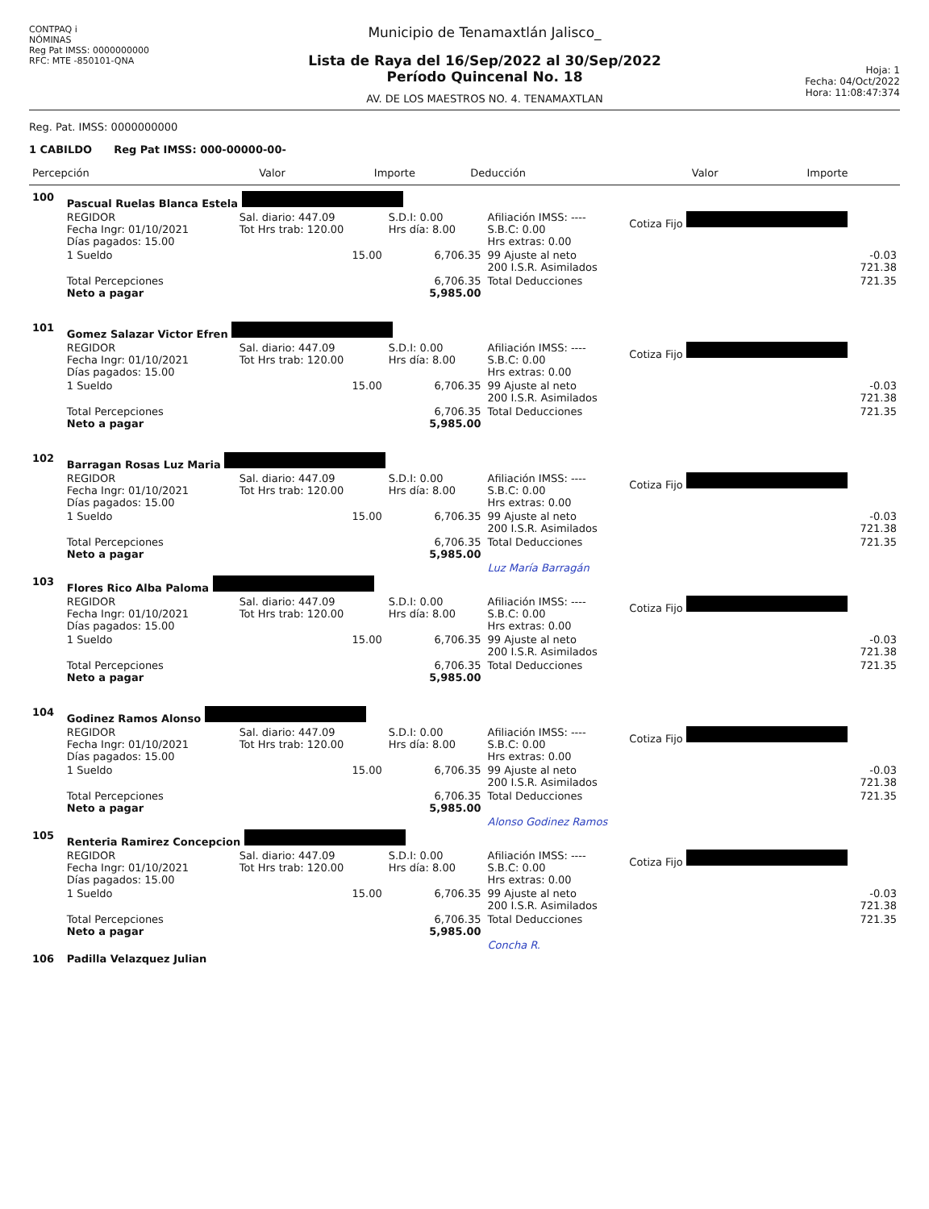CONTPAQ i
NÓMINAS
Reg Pat IMSS: 0000000000
RFC: MTE -850101-QNA
Municipio de Tenamaxtlán Jalisco_
Lista de Raya del 16/Sep/2022 al 30/Sep/2022
Período Quincenal No. 18
AV. DE LOS MAESTROS NO. 4. TENAMAXTLAN
Hoja: 1
Fecha: 04/Oct/2022
Hora: 11:08:47:374
Reg. Pat. IMSS: 0000000000
1 CABILDO Reg Pat IMSS: 000-00000-00-
| Percepción | Valor | Importe | Deducción | Valor | Importe |
| --- | --- | --- | --- | --- | --- |
| 100 | Pascual Ruelas Blanca Estela | | | | | |
| | REGIDOR Fecha Ingr: 01/10/2021 Días pagados: 15.00 | Sal. diario: 447.09 Tot Hrs trab: 120.00 | S.D.I: 0.00 Hrs día: 8.00 | Afiliación IMSS: ---- S.B.C: 0.00 Hrs extras: 0.00 | Cotiza Fijo | |
| | 1 Sueldo | 15.00 | 6,706.35 | 99 Ajuste al neto 200 I.S.R. Asimilados | | -0.03 721.38 |
| | Total Percepciones Neto a pagar | | 6,706.35 5,985.00 | Total Deducciones | | 721.35 |
| 101 | Gomez Salazar Victor Efren | | | | | |
| | REGIDOR Fecha Ingr: 01/10/2021 Días pagados: 15.00 | Sal. diario: 447.09 Tot Hrs trab: 120.00 | S.D.I: 0.00 Hrs día: 8.00 | Afiliación IMSS: ---- S.B.C: 0.00 Hrs extras: 0.00 | Cotiza Fijo | |
| | 1 Sueldo | 15.00 | 6,706.35 | 99 Ajuste al neto 200 I.S.R. Asimilados | | -0.03 721.38 |
| | Total Percepciones Neto a pagar | | 6,706.35 5,985.00 | Total Deducciones | | 721.35 |
| 102 | Barragan Rosas Luz Maria | | | | | |
| | REGIDOR Fecha Ingr: 01/10/2021 Días pagados: 15.00 | Sal. diario: 447.09 Tot Hrs trab: 120.00 | S.D.I: 0.00 Hrs día: 8.00 | Afiliación IMSS: ---- S.B.C: 0.00 Hrs extras: 0.00 | Cotiza Fijo | |
| | 1 Sueldo | 15.00 | 6,706.35 | 99 Ajuste al neto 200 I.S.R. Asimilados | | -0.03 721.38 |
| | Total Percepciones Neto a pagar | | 6,706.35 5,985.00 | Total Deducciones | | 721.35 |
| | | | | Luz María Barragán | | |
| 103 | Flores Rico Alba Paloma | | | | | |
| | REGIDOR Fecha Ingr: 01/10/2021 Días pagados: 15.00 | Sal. diario: 447.09 Tot Hrs trab: 120.00 | S.D.I: 0.00 Hrs día: 8.00 | Afiliación IMSS: ---- S.B.C: 0.00 Hrs extras: 0.00 | Cotiza Fijo | |
| | 1 Sueldo | 15.00 | 6,706.35 | 99 Ajuste al neto 200 I.S.R. Asimilados | | -0.03 721.38 |
| | Total Percepciones Neto a pagar | | 6,706.35 5,985.00 | Total Deducciones | | 721.35 |
| 104 | Godinez Ramos Alonso | | | | | |
| | REGIDOR Fecha Ingr: 01/10/2021 Días pagados: 15.00 | Sal. diario: 447.09 Tot Hrs trab: 120.00 | S.D.I: 0.00 Hrs día: 8.00 | Afiliación IMSS: ---- S.B.C: 0.00 Hrs extras: 0.00 | Cotiza Fijo | |
| | 1 Sueldo | 15.00 | 6,706.35 | 99 Ajuste al neto 200 I.S.R. Asimilados | | -0.03 721.38 |
| | Total Percepciones Neto a pagar | | 6,706.35 5,985.00 | Total Deducciones | | 721.35 |
| | | | | Alonso Godinez Ramos | | |
| 105 | Renteria Ramirez Concepcion | | | | | |
| | REGIDOR Fecha Ingr: 01/10/2021 Días pagados: 15.00 | Sal. diario: 447.09 Tot Hrs trab: 120.00 | S.D.I: 0.00 Hrs día: 8.00 | Afiliación IMSS: ---- S.B.C: 0.00 Hrs extras: 0.00 | Cotiza Fijo | |
| | 1 Sueldo | 15.00 | 6,706.35 | 99 Ajuste al neto 200 I.S.R. Asimilados | | -0.03 721.38 |
| | Total Percepciones Neto a pagar | | 6,706.35 5,985.00 | Total Deducciones | | 721.35 |
| | | | | Concha R. | | |
| 106 | Padilla Velazquez Julian | | | | | |